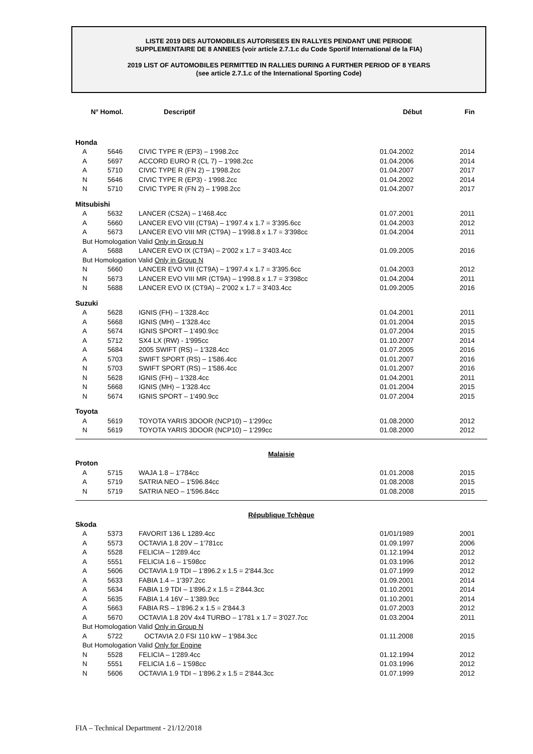LISTE 2019 DES AUTOMOBILES AUTORISEES EN RALLYES PENDANT UNE PERIODE
SUPPLEMENTAIRE DE 8 ANNEES (voir article 2.7.1.c du Code Sportif International de la FIA)
2019 LIST OF AUTOMOBILES PERMITTED IN RALLIES DURING A FURTHER PERIOD OF 8 YEARS
(see article 2.7.1.c of the International Sporting Code)
| N° Homol. | | Descriptif | Début | Fin |
| --- | --- | --- | --- | --- |
| Honda | | | | |
| A | 5646 | CIVIC TYPE R (EP3) – 1'998.2cc | 01.04.2002 | 2014 |
| A | 5697 | ACCORD EURO R (CL 7) – 1'998.2cc | 01.04.2006 | 2014 |
| A | 5710 | CIVIC TYPE R (FN 2) – 1'998.2cc | 01.04.2007 | 2017 |
| N | 5646 | CIVIC TYPE R (EP3) - 1'998.2cc | 01.04.2002 | 2014 |
| N | 5710 | CIVIC TYPE R (FN 2) – 1'998.2cc | 01.04.2007 | 2017 |
| Mitsubishi | | | | |
| A | 5632 | LANCER (CS2A) – 1'468.4cc | 01.07.2001 | 2011 |
| A | 5660 | LANCER EVO VIII (CT9A) – 1'997.4 x 1.7 = 3'395.6cc | 01.04.2003 | 2012 |
| A | 5673 | LANCER EVO VIII MR (CT9A) – 1'998.8 x 1.7 = 3'398cc | 01.04.2004 | 2011 |
| But Homologation Valid Only in Group N | | | | |
| A | 5688 | LANCER EVO IX (CT9A) – 2'002 x 1.7 = 3'403.4cc | 01.09.2005 | 2016 |
| But Homologation Valid Only in Group N | | | | |
| N | 5660 | LANCER EVO VIII (CT9A) – 1'997.4 x 1.7 = 3'395.6cc | 01.04.2003 | 2012 |
| N | 5673 | LANCER EVO VIII MR (CT9A) – 1'998.8 x 1.7 = 3'398cc | 01.04.2004 | 2011 |
| N | 5688 | LANCER EVO IX (CT9A) – 2'002 x 1.7 = 3'403.4cc | 01.09.2005 | 2016 |
| Suzuki | | | | |
| A | 5628 | IGNIS (FH) – 1'328.4cc | 01.04.2001 | 2011 |
| A | 5668 | IGNIS (MH) – 1'328.4cc | 01.01.2004 | 2015 |
| A | 5674 | IGNIS SPORT – 1'490.9cc | 01.07.2004 | 2015 |
| A | 5712 | SX4 LX (RW) - 1'995cc | 01.10.2007 | 2014 |
| A | 5684 | 2005 SWIFT (RS) – 1'328.4cc | 01.07.2005 | 2016 |
| A | 5703 | SWIFT SPORT (RS) – 1'586.4cc | 01.01.2007 | 2016 |
| N | 5703 | SWIFT SPORT (RS) – 1'586.4cc | 01.01.2007 | 2016 |
| N | 5628 | IGNIS (FH) – 1'328.4cc | 01.04.2001 | 2011 |
| N | 5668 | IGNIS (MH) – 1'328.4cc | 01.01.2004 | 2015 |
| N | 5674 | IGNIS SPORT – 1'490.9cc | 01.07.2004 | 2015 |
| Toyota | | | | |
| A | 5619 | TOYOTA YARIS 3DOOR (NCP10) – 1'299cc | 01.08.2000 | 2012 |
| N | 5619 | TOYOTA YARIS 3DOOR (NCP10) – 1'299cc | 01.08.2000 | 2012 |
| Malaisie | | | | |
| Proton | | | | |
| A | 5715 | WAJA 1.8 – 1'784cc | 01.01.2008 | 2015 |
| A | 5719 | SATRIA NEO – 1'596.84cc | 01.08.2008 | 2015 |
| N | 5719 | SATRIA NEO – 1'596.84cc | 01.08.2008 | 2015 |
| République Tchèque | | | | |
| Skoda | | | | |
| A | 5373 | FAVORIT 136 L 1289.4cc | 01/01/1989 | 2001 |
| A | 5573 | OCTAVIA 1.8 20V – 1'781cc | 01.09.1997 | 2006 |
| A | 5528 | FELICIA – 1'289.4cc | 01.12.1994 | 2012 |
| A | 5551 | FELICIA 1.6 – 1'598cc | 01.03.1996 | 2012 |
| A | 5606 | OCTAVIA 1.9 TDI – 1'896.2 x 1.5 = 2'844.3cc | 01.07.1999 | 2012 |
| A | 5633 | FABIA 1.4 – 1'397.2cc | 01.09.2001 | 2014 |
| A | 5634 | FABIA 1.9 TDI – 1'896.2 x 1.5 = 2'844.3cc | 01.10.2001 | 2014 |
| A | 5635 | FABIA 1.4 16V – 1'389.9cc | 01.10.2001 | 2014 |
| A | 5663 | FABIA RS – 1'896.2 x 1.5 = 2'844.3 | 01.07.2003 | 2012 |
| A | 5670 | OCTAVIA 1.8 20V 4x4 TURBO – 1'781 x 1.7 = 3'027.7cc | 01.03.2004 | 2011 |
| But Homologation Valid Only in Group N | | | | |
| A | 5722 | OCTAVIA 2.0 FSI 110 kW – 1'984.3cc | 01.11.2008 | 2015 |
| But Homologation Valid Only for Engine | | | | |
| N | 5528 | FELICIA – 1'289.4cc | 01.12.1994 | 2012 |
| N | 5551 | FELICIA 1.6 – 1'598cc | 01.03.1996 | 2012 |
| N | 5606 | OCTAVIA 1.9 TDI – 1'896.2 x 1.5 = 2'844.3cc | 01.07.1999 | 2012 |
FIA – Technical Department - 21/12/2018